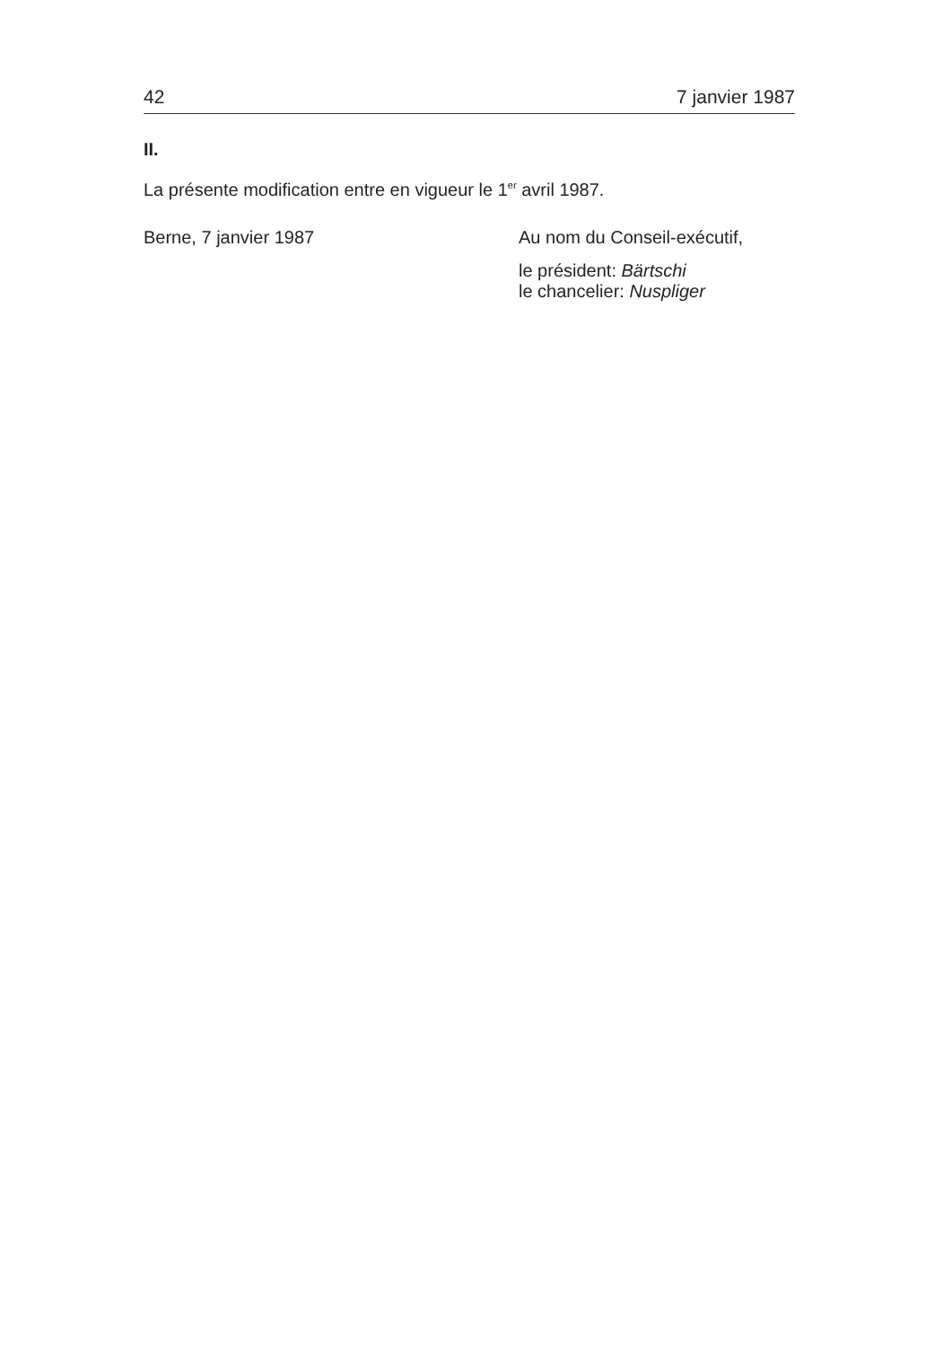42 7 janvier 1987
II.
La présente modification entre en vigueur le 1<sup>er</sup> avril 1987.
Berne, 7 janvier 1987 Au nom du Conseil-exécutif,
le président: Bärtschi
le chancelier: Nuspliger